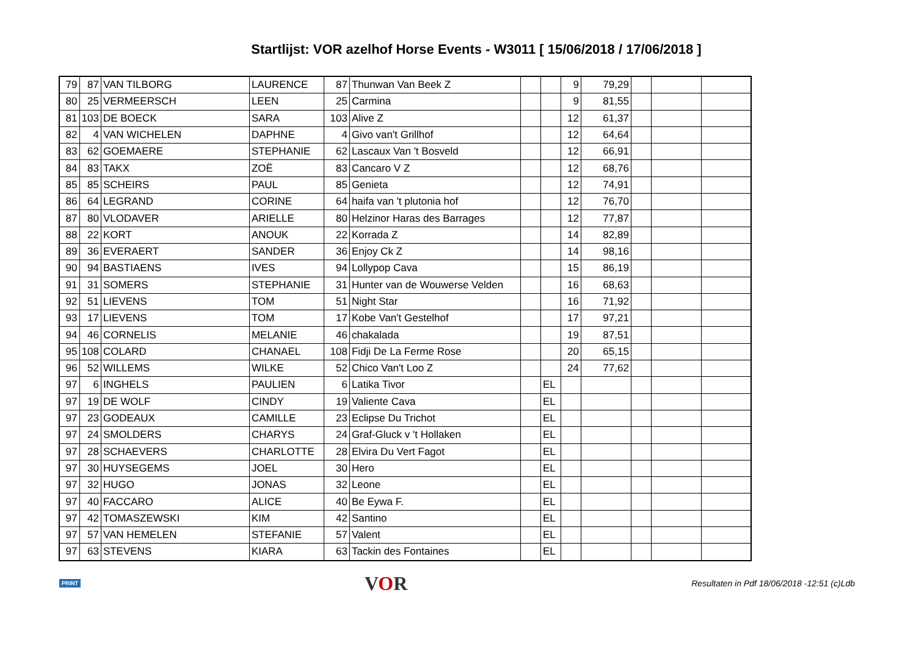Startlijst: VOR azelhof Horse Events - W3011 [ 15/06/2018 / 17/06/2018 ]
| 79 | 87 | VAN TILBORG | LAURENCE | 87 | Thunwan Van Beek Z | | | 9 | 79,29 | | | |
| 80 | 25 | VERMEERSCH | LEEN | 25 | Carmina | | | 9 | 81,55 | | | |
| 81 | 103 | DE BOECK | SARA | 103 | Alive Z | | | 12 | 61,37 | | | |
| 82 | 4 | VAN WICHELEN | DAPHNE | 4 | Givo van't Grillhof | | | 12 | 64,64 | | | |
| 83 | 62 | GOEMAERE | STEPHANIE | 62 | Lascaux Van 't Bosveld | | | 12 | 66,91 | | | |
| 84 | 83 | TAKX | ZOË | 83 | Cancaro V Z | | | 12 | 68,76 | | | |
| 85 | 85 | SCHEIRS | PAUL | 85 | Genieta | | | 12 | 74,91 | | | |
| 86 | 64 | LEGRAND | CORINE | 64 | haifa van 't plutonia hof | | | 12 | 76,70 | | | |
| 87 | 80 | VLODAVER | ARIELLE | 80 | Helzinor Haras des Barrages | | | 12 | 77,87 | | | |
| 88 | 22 | KORT | ANOUK | 22 | Korrada Z | | | 14 | 82,89 | | | |
| 89 | 36 | EVERAERT | SANDER | 36 | Enjoy Ck Z | | | 14 | 98,16 | | | |
| 90 | 94 | BASTIAENS | IVES | 94 | Lollypop Cava | | | 15 | 86,19 | | | |
| 91 | 31 | SOMERS | STEPHANIE | 31 | Hunter van de Wouwerse Velden | | | 16 | 68,63 | | | |
| 92 | 51 | LIEVENS | TOM | 51 | Night Star | | | 16 | 71,92 | | | |
| 93 | 17 | LIEVENS | TOM | 17 | Kobe Van't Gestelhof | | | 17 | 97,21 | | | |
| 94 | 46 | CORNELIS | MELANIE | 46 | chakalada | | | 19 | 87,51 | | | |
| 95 | 108 | COLARD | CHANAEL | 108 | Fidji De La Ferme Rose | | | 20 | 65,15 | | | |
| 96 | 52 | WILLEMS | WILKE | 52 | Chico Van't Loo Z | | | 24 | 77,62 | | | |
| 97 | 6 | INGHELS | PAULIEN | 6 | Latika Tivor | | EL | | | | | |
| 97 | 19 | DE WOLF | CINDY | 19 | Valiente Cava | | EL | | | | | |
| 97 | 23 | GODEAUX | CAMILLE | 23 | Eclipse Du Trichot | | EL | | | | | |
| 97 | 24 | SMOLDERS | CHARYS | 24 | Graf-Gluck v 't Hollaken | | EL | | | | | |
| 97 | 28 | SCHAEVERS | CHARLOTTE | 28 | Elvira Du Vert Fagot | | EL | | | | | |
| 97 | 30 | HUYSEGEMS | JOEL | 30 | Hero | | EL | | | | | |
| 97 | 32 | HUGO | JONAS | 32 | Leone | | EL | | | | | |
| 97 | 40 | FACCARO | ALICE | 40 | Be Eywa F. | | EL | | | | | |
| 97 | 42 | TOMASZEWSKI | KIM | 42 | Santino | | EL | | | | | |
| 97 | 57 | VAN HEMELEN | STEFANIE | 57 | Valent | | EL | | | | | |
| 97 | 63 | STEVENS | KIARA | 63 | Tackin des Fontaines | | EL | | | | | |
PRINT VOR Resultaten in Pdf 18/06/2018 -12:51 (c)Ldb